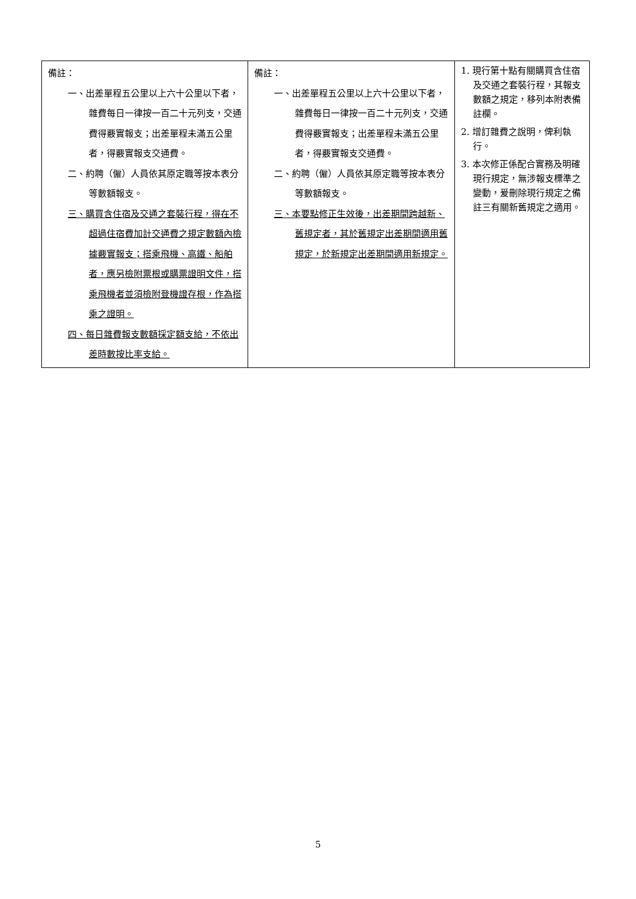| 備註： 一、出差單程五公里以上六十公里以下者，雜費每日一律按一百二十元列支，交通費得覈實報支；出差單程未滿五公里者，得覈實報支交通費。 二、約聘（僱）人員依其原定職等按本表分等數額報支。 三、購買含住宿及交通之套裝行程，得在不超過住宿費加計交通費之規定數額內檢據覈實報支；搭乘飛機、高鐵、船舶者，應另檢附票根或購票證明文件，搭乘飛機者並須檢附登機證存根，作為搭乘之證明。 四、每日雜費報支數額採定額支給，不依出差時數按比率支給。 | 備註： 一、出差單程五公里以上六十公里以下者，雜費每日一律按一百二十元列支，交通費得覈實報支；出差單程未滿五公里者，得覈實報支交通費。 二、約聘（僱）人員依其原定職等按本表分等數額報支。 三、本要點修正生效後，出差期間跨越新、舊規定者，其於舊規定出差期間適用舊規定，於新規定出差期間適用新規定。 | 1. 現行第十點有關購買含住宿及交通之套裝行程，其報支數額之規定，移列本附表備註欄。 2. 增訂雜費之說明，俾利執行。 3. 本次修正係配合實務及明確現行規定，無涉報支標準之變動，爰刪除現行規定之備註三有關新舊規定之適用。 |
5